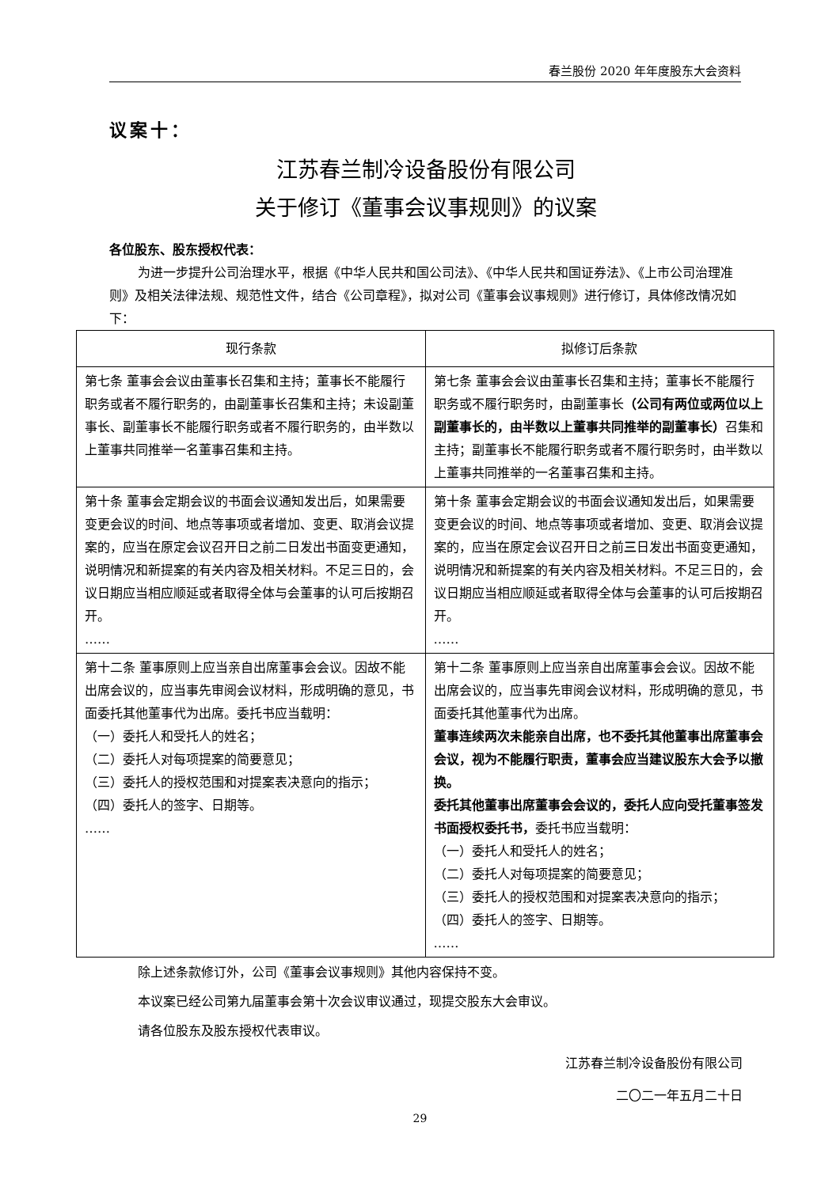春兰股份 2020 年年度股东大会资料
议案十：
江苏春兰制冷设备股份有限公司
关于修订《董事会议事规则》的议案
各位股东、股东授权代表：
为进一步提升公司治理水平，根据《中华人民共和国公司法》、《中华人民共和国证券法》、《上市公司治理准则》及相关法律法规、规范性文件，结合《公司章程》，拟对公司《董事会议事规则》进行修订，具体修改情况如下：
| 现行条款 | 拟修订后条款 |
| --- | --- |
| 第七条 董事会会议由董事长召集和主持；董事长不能履行职务或者不履行职务的，由副董事长召集和主持；未设副董事长、副董事长不能履行职务或者不履行职务的，由半数以上董事共同推举一名董事召集和主持。 | 第七条 董事会会议由董事长召集和主持；董事长不能履行职务或不履行职务时，由副董事长 （公司有两位或两位以上副董事长的，由半数以上董事共同推举的副董事长） 召集和主持；副董事长不能履行职务或者不履行职务时，由半数以上董事共同推举的一名董事召集和主持。 |
| 第十条 董事会定期会议的书面会议通知发出后，如果需要变更会议的时间、地点等事项或者增加、变更、取消会议提案的，应当在原定会议召开日之前二日发出书面变更通知，说明情况和新提案的有关内容及相关材料。不足三日的，会议日期应当相应顺延或者取得全体与会董事的认可后按期召开。 …… | 第十条 董事会定期会议的书面会议通知发出后，如果需要变更会议的时间、地点等事项或者增加、变更、取消会议提案的，应当在原定会议召开日之前 三 日发出书面变更通知，说明情况和新提案的有关内容及相关材料。不足三日的，会议日期应当相应顺延或者取得全体与会董事的认可后按期召开。 …… |
| 第十二条 董事原则上应当亲自出席董事会会议。因故不能出席会议的，应当事先审阅会议材料，形成明确的意见，书面委托其他董事代为出席。委托书应当载明： （一）委托人和受托人的姓名； （二）委托人对每项提案的简要意见； （三）委托人的授权范围和对提案表决意向的指示； （四）委托人的签字、日期等。 …… | 第十二条 董事原则上应当亲自出席董事会会议。因故不能出席会议的，应当事先审阅会议材料，形成明确的意见，书面委托其他董事代为出席。 董事连续两次未能亲自出席，也不委托其他董事出席董事会会议，视为不能履行职责，董事会应当建议股东大会予以撤换。 委托其他董事出席董事会会议的，委托人应向受托董事签发书面授权委托书， 委托书应当载明： （一）委托人和受托人的姓名； （二）委托人对每项提案的简要意见； （三）委托人的授权范围和对提案表决意向的指示； （四）委托人的签字、日期等。 …… |
除上述条款修订外，公司《董事会议事规则》其他内容保持不变。
本议案已经公司第九届董事会第十次会议审议通过，现提交股东大会审议。
请各位股东及股东授权代表审议。
江苏春兰制冷设备股份有限公司
二〇二一年五月二十日
29